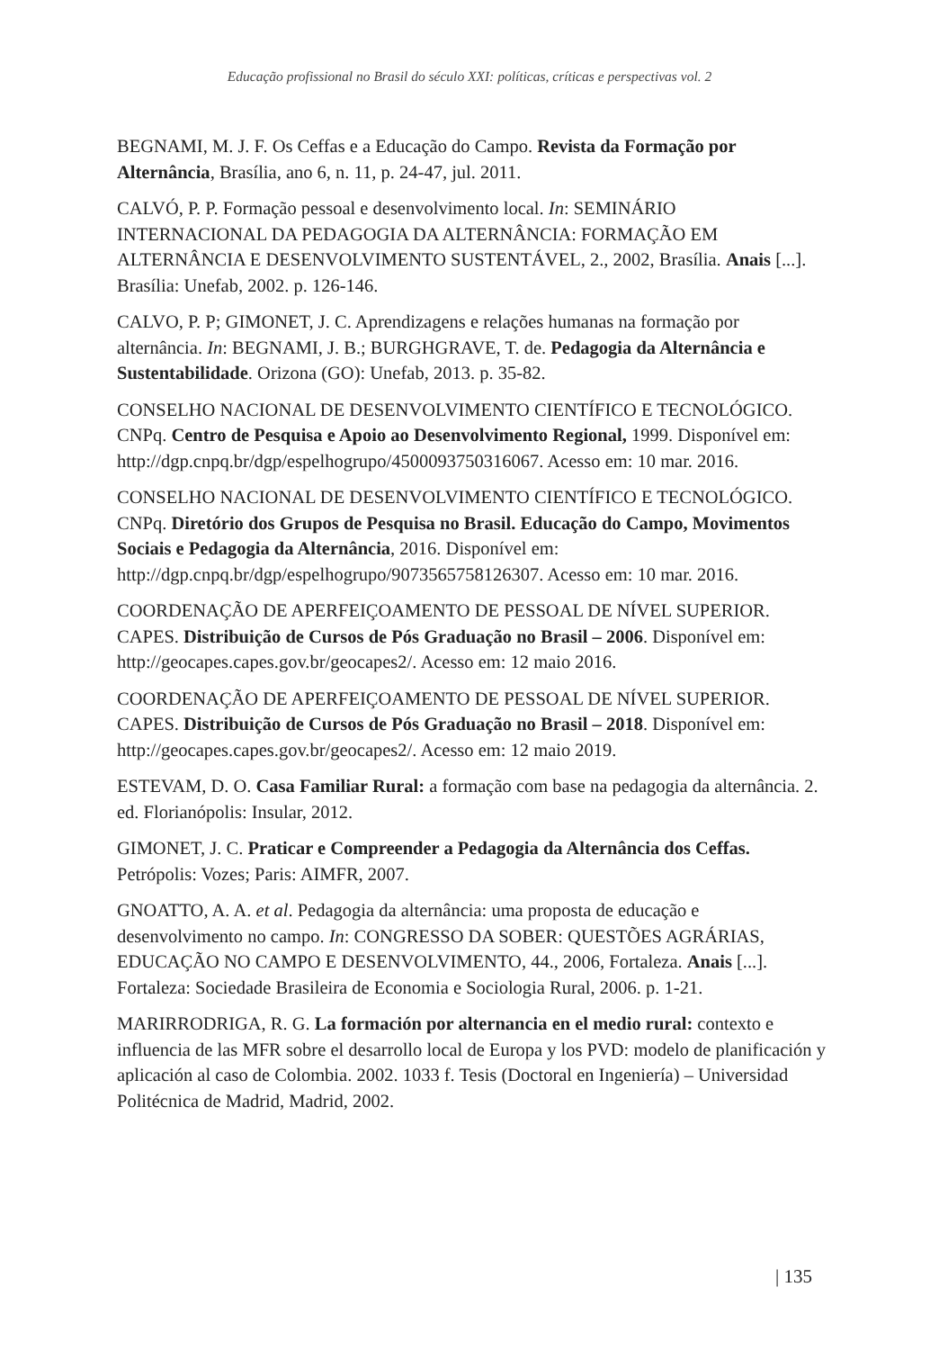Educação profissional no Brasil do século XXI: políticas, críticas e perspectivas vol. 2
BEGNAMI, M. J. F. Os Ceffas e a Educação do Campo. Revista da Formação por Alternância, Brasília, ano 6, n. 11, p. 24-47, jul. 2011.
CALVÓ, P. P. Formação pessoal e desenvolvimento local. In: SEMINÁRIO INTERNACIONAL DA PEDAGOGIA DA ALTERNÂNCIA: FORMAÇÃO EM ALTERNÂNCIA E DESENVOLVIMENTO SUSTENTÁVEL, 2., 2002, Brasília. Anais [...]. Brasília: Unefab, 2002. p. 126-146.
CALVO, P. P; GIMONET, J. C. Aprendizagens e relações humanas na formação por alternância. In: BEGNAMI, J. B.; BURGHGRAVE, T. de. Pedagogia da Alternância e Sustentabilidade. Orizona (GO): Unefab, 2013. p. 35-82.
CONSELHO NACIONAL DE DESENVOLVIMENTO CIENTÍFICO E TECNOLÓGICO. CNPq. Centro de Pesquisa e Apoio ao Desenvolvimento Regional, 1999. Disponível em: http://dgp.cnpq.br/dgp/espelhogrupo/4500093750316067. Acesso em: 10 mar. 2016.
CONSELHO NACIONAL DE DESENVOLVIMENTO CIENTÍFICO E TECNOLÓGICO. CNPq. Diretório dos Grupos de Pesquisa no Brasil. Educação do Campo, Movimentos Sociais e Pedagogia da Alternância, 2016. Disponível em: http://dgp.cnpq.br/dgp/espelhogrupo/9073565758126307. Acesso em: 10 mar. 2016.
COORDENAÇÃO DE APERFEIÇOAMENTO DE PESSOAL DE NÍVEL SUPERIOR. CAPES. Distribuição de Cursos de Pós Graduação no Brasil – 2006. Disponível em: http://geocapes.capes.gov.br/geocapes2/. Acesso em: 12 maio 2016.
COORDENAÇÃO DE APERFEIÇOAMENTO DE PESSOAL DE NÍVEL SUPERIOR. CAPES. Distribuição de Cursos de Pós Graduação no Brasil – 2018. Disponível em: http://geocapes.capes.gov.br/geocapes2/. Acesso em: 12 maio 2019.
ESTEVAM, D. O. Casa Familiar Rural: a formação com base na pedagogia da alternância. 2. ed. Florianópolis: Insular, 2012.
GIMONET, J. C. Praticar e Compreender a Pedagogia da Alternância dos Ceffas. Petrópolis: Vozes; Paris: AIMFR, 2007.
GNOATTO, A. A. et al. Pedagogia da alternância: uma proposta de educação e desenvolvimento no campo. In: CONGRESSO DA SOBER: QUESTÕES AGRÁRIAS, EDUCAÇÃO NO CAMPO E DESENVOLVIMENTO, 44., 2006, Fortaleza. Anais [...]. Fortaleza: Sociedade Brasileira de Economia e Sociologia Rural, 2006. p. 1-21.
MARIRRODRIGA, R. G. La formación por alternancia en el medio rural: contexto e influencia de las MFR sobre el desarrollo local de Europa y los PVD: modelo de planificación y aplicación al caso de Colombia. 2002. 1033 f. Tesis (Doctoral en Ingeniería) – Universidad Politécnica de Madrid, Madrid, 2002.
| 135